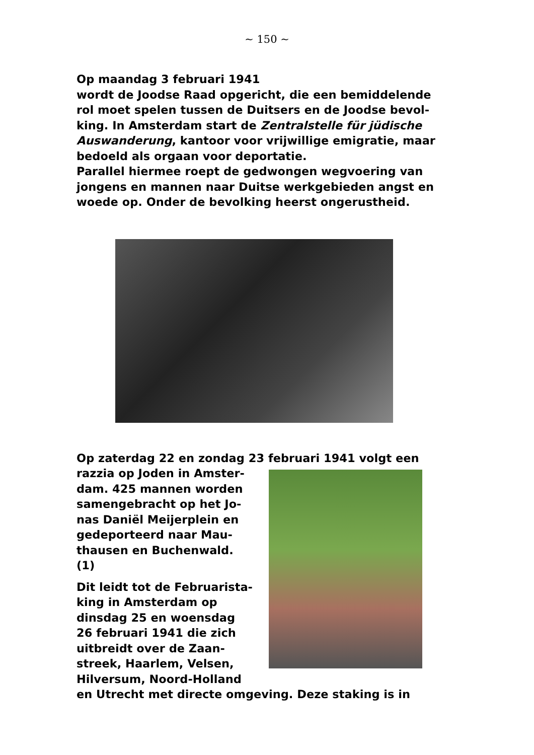~ 150 ~
Op maandag 3 februari 1941
wordt de Joodse Raad opgericht, die een bemiddelende rol moet spelen tussen de Duitsers en de Joodse bevol-king. In Amsterdam start de Zentralstelle für jüdische Auswanderung, kantoor voor vrijwillige emigratie, maar bedoeld als orgaan voor deportatie.
Parallel hiermee roept de gedwongen wegvoering van jongens en mannen naar Duitse werkgebieden angst en woede op. Onder de bevolking heerst ongerustheid.
Op zaterdag 22 en zondag 23 februari 1941 volgt een
razzia op Joden in Amster-
dam. 425 mannen worden
samengebracht op het Jo-
nas Daniël Meijerplein en
gedeporteerd naar Mau-
thausen en Buchenwald.
(1)
Dit leidt tot de Februarista-
king in Amsterdam op
dinsdag 25 en woensdag
26 februari 1941 die zich
uitbreidt over de Zaan-
streek, Haarlem, Velsen,
Hilversum, Noord-Holland
en Utrecht met directe omgeving. Deze staking is in